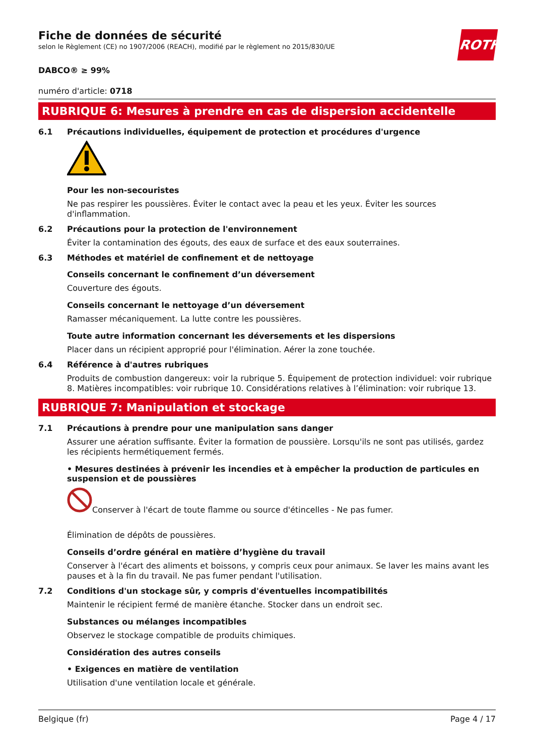ROTH
Fiche de données de sécurité
selon le Règlement (CE) no 1907/2006 (REACH), modifié par le règlement no 2015/830/UE
DABCO® ≥ 99%
numéro d'article: 0718
RUBRIQUE 6: Mesures à prendre en cas de dispersion accidentelle
6.1 Précautions individuelles, équipement de protection et procédures d'urgence
Pour les non-secouristes
Ne pas respirer les poussières. Éviter le contact avec la peau et les yeux. Éviter les sources d'inflammation.
6.2 Précautions pour la protection de l'environnement
Éviter la contamination des égouts, des eaux de surface et des eaux souterraines.
6.3 Méthodes et matériel de confinement et de nettoyage
Conseils concernant le confinement d’un déversement
Couverture des égouts.
Conseils concernant le nettoyage d’un déversement
Ramasser mécaniquement. La lutte contre les poussières.
Toute autre information concernant les déversements et les dispersions
Placer dans un récipient approprié pour l'élimination. Aérer la zone touchée.
6.4 Référence à d'autres rubriques
Produits de combustion dangereux: voir la rubrique 5. Équipement de protection individuel: voir rubrique 8. Matières incompatibles: voir rubrique 10. Considérations relatives à l’élimination: voir rubrique 13.
RUBRIQUE 7: Manipulation et stockage
7.1 Précautions à prendre pour une manipulation sans danger
Assurer une aération suffisante. Éviter la formation de poussière. Lorsqu'ils ne sont pas utilisés, gardez les récipients hermétiquement fermés.
• Mesures destinées à prévenir les incendies et à empêcher la production de particules en suspension et de poussières
Conserver à l'écart de toute flamme ou source d'étincelles - Ne pas fumer.
Élimination de dépôts de poussières.
Conseils d’ordre général en matière d’hygiène du travail
Conserver à l'écart des aliments et boissons, y compris ceux pour animaux. Se laver les mains avant les pauses et à la fin du travail. Ne pas fumer pendant l'utilisation.
7.2 Conditions d'un stockage sûr, y compris d'éventuelles incompatibilités
Maintenir le récipient fermé de manière étanche. Stocker dans un endroit sec.
Substances ou mélanges incompatibles
Observez le stockage compatible de produits chimiques.
Considération des autres conseils
• Exigences en matière de ventilation
Utilisation d'une ventilation locale et générale.
Belgique (fr) Page 4 / 17